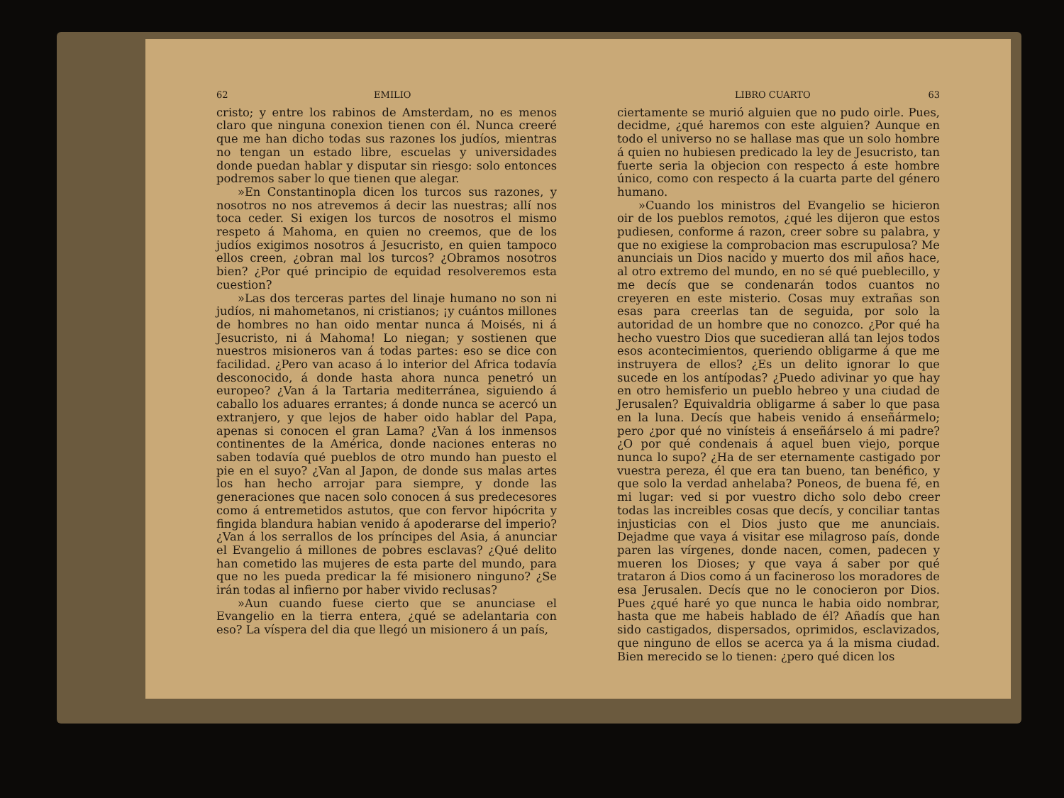62 EMILIO
cristo; y entre los rabinos de Amsterdam, no es menos claro que ninguna conexion tienen con él. Nunca creeré que me han dicho todas sus razones los judíos, mientras no tengan un estado libre, escuelas y universidades donde puedan hablar y disputar sin riesgo: solo entonces podremos saber lo que tienen que alegar.
»En Constantinopla dicen los turcos sus razones, y nosotros no nos atrevemos á decir las nuestras; allí nos toca ceder. Si exigen los turcos de nosotros el mismo respeto á Mahoma, en quien no creemos, que de los judíos exigimos nosotros á Jesucristo, en quien tampoco ellos creen, ¿obran mal los turcos? ¿Obramos nosotros bien? ¿Por qué principio de equidad resolveremos esta cuestion?
»Las dos terceras partes del linaje humano no son ni judíos, ni mahometanos, ni cristianos; ¡y cuántos millones de hombres no han oido mentar nunca á Moisés, ni á Jesucristo, ni á Mahoma! Lo niegan; y sostienen que nuestros misioneros van á todas partes: eso se dice con facilidad. ¿Pero van acaso á lo interior del Africa todavía desconocido, á donde hasta ahora nunca penetró un europeo? ¿Van á la Tartaria mediterránea, siguiendo á caballo los aduares errantes; á donde nunca se acercó un extranjero, y que lejos de haber oido hablar del Papa, apenas si conocen el gran Lama? ¿Van á los inmensos continentes de la América, donde naciones enteras no saben todavía qué pueblos de otro mundo han puesto el pie en el suyo? ¿Van al Japon, de donde sus malas artes los han hecho arrojar para siempre, y donde las generaciones que nacen solo conocen á sus predecesores como á entremetidos astutos, que con fervor hipócrita y fingida blandura habian venido á apoderarse del imperio? ¿Van á los serrallos de los príncipes del Asia, á anunciar el Evangelio á millones de pobres esclavas? ¿Qué delito han cometido las mujeres de esta parte del mundo, para que no les pueda predicar la fé misionero ninguno? ¿Se irán todas al infierno por haber vivido reclusas?
»Aun cuando fuese cierto que se anunciase el Evangelio en la tierra entera, ¿qué se adelantaria con eso? La víspera del dia que llegó un misionero á un país,
LIBRO CUARTO 63
ciertamente se murió alguien que no pudo oirle. Pues, decidme, ¿qué haremos con este alguien? Aunque en todo el universo no se hallase mas que un solo hombre á quien no hubiesen predicado la ley de Jesucristo, tan fuerte seria la objecion con respecto á este hombre único, como con respecto á la cuarta parte del género humano.
»Cuando los ministros del Evangelio se hicieron oir de los pueblos remotos, ¿qué les dijeron que estos pudiesen, conforme á razon, creer sobre su palabra, y que no exigiese la comprobacion mas escrupulosa? Me anunciais un Dios nacido y muerto dos mil años hace, al otro extremo del mundo, en no sé qué pueblecillo, y me decís que se condenarán todos cuantos no creyeren en este misterio. Cosas muy extrañas son esas para creerlas tan de seguida, por solo la autoridad de un hombre que no conozco. ¿Por qué ha hecho vuestro Dios que sucedieran allá tan lejos todos esos acontecimientos, queriendo obligarme á que me instruyera de ellos? ¿Es un delito ignorar lo que sucede en los antípodas? ¿Puedo adivinar yo que hay en otro hemisferio un pueblo hebreo y una ciudad de Jerusalen? Equivaldria obligarme á saber lo que pasa en la luna. Decís que habeis venido á enseñármelo; pero ¿por qué no vinísteis á enseñárselo á mi padre? ¿O por qué condenais á aquel buen viejo, porque nunca lo supo? ¿Ha de ser eternamente castigado por vuestra pereza, él que era tan bueno, tan benéfico, y que solo la verdad anhelaba? Poneos, de buena fé, en mi lugar: ved si por vuestro dicho solo debo creer todas las increibles cosas que decís, y conciliar tantas injusticias con el Dios justo que me anunciais. Dejadme que vaya á visitar ese milagroso país, donde paren las vírgenes, donde nacen, comen, padecen y mueren los Dioses; y que vaya á saber por qué trataron á Dios como á un facineroso los moradores de esa Jerusalen. Decís que no le conocieron por Dios. Pues ¿qué haré yo que nunca le habia oido nombrar, hasta que me habeis hablado de él? Añadís que han sido castigados, dispersados, oprimidos, esclavizados, que ninguno de ellos se acerca ya á la misma ciudad. Bien merecido se lo tienen: ¿pero qué dicen los